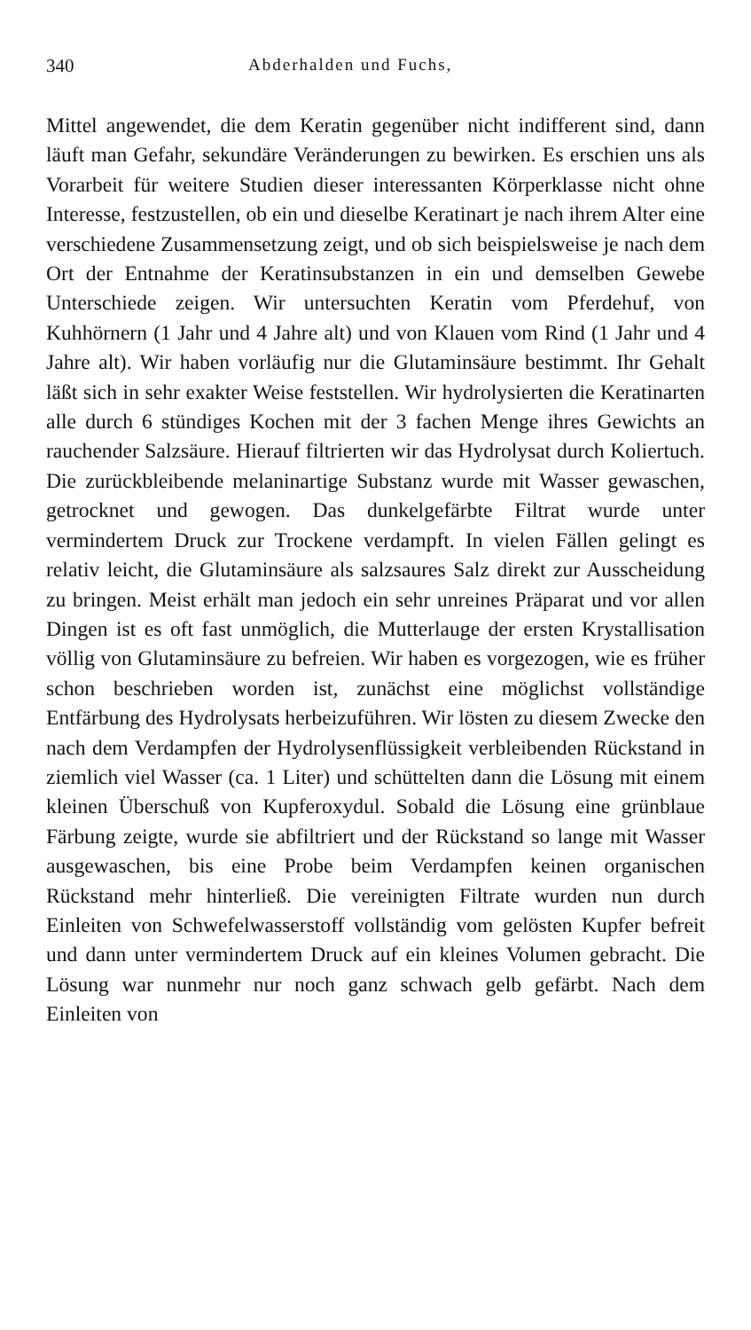340 Abderhalden und Fuchs,
Mittel angewendet, die dem Keratin gegenüber nicht indifferent sind, dann läuft man Gefahr, sekundäre Veränderungen zu bewirken. Es erschien uns als Vorarbeit für weitere Studien dieser interessanten Körperklasse nicht ohne Interesse, festzustellen, ob ein und dieselbe Keratinart je nach ihrem Alter eine verschiedene Zusammensetzung zeigt, und ob sich beispielsweise je nach dem Ort der Entnahme der Keratinsubstanzen in ein und demselben Gewebe Unterschiede zeigen. Wir untersuchten Keratin vom Pferdehuf, von Kuhhörnern (1 Jahr und 4 Jahre alt) und von Klauen vom Rind (1 Jahr und 4 Jahre alt). Wir haben vorläufig nur die Glutaminsäure bestimmt. Ihr Gehalt läßt sich in sehr exakter Weise feststellen. Wir hydrolysierten die Keratinarten alle durch 6 stündiges Kochen mit der 3 fachen Menge ihres Gewichts an rauchender Salzsäure. Hierauf filtrierten wir das Hydrolysat durch Koliertuch. Die zurückbleibende melaninartige Substanz wurde mit Wasser gewaschen, getrocknet und gewogen. Das dunkelgefärbte Filtrat wurde unter vermindertem Druck zur Trockene verdampft. In vielen Fällen gelingt es relativ leicht, die Glutaminsäure als salzsaures Salz direkt zur Ausscheidung zu bringen. Meist erhält man jedoch ein sehr unreines Präparat und vor allen Dingen ist es oft fast unmöglich, die Mutterlauge der ersten Krystallisation völlig von Glutaminsäure zu befreien. Wir haben es vorgezogen, wie es früher schon beschrieben worden ist, zunächst eine möglichst vollständige Entfärbung des Hydrolysats herbeizuführen. Wir lösten zu diesem Zwecke den nach dem Verdampfen der Hydrolysenflüssigkeit verbleibenden Rückstand in ziemlich viel Wasser (ca. 1 Liter) und schüttelten dann die Lösung mit einem kleinen Überschuß von Kupferoxydul. Sobald die Lösung eine grünblaue Färbung zeigte, wurde sie abfiltriert und der Rückstand so lange mit Wasser ausgewaschen, bis eine Probe beim Verdampfen keinen organischen Rückstand mehr hinterließ. Die vereinigten Filtrate wurden nun durch Einleiten von Schwefelwasserstoff vollständig vom gelösten Kupfer befreit und dann unter vermindertem Druck auf ein kleines Volumen gebracht. Die Lösung war nunmehr nur noch ganz schwach gelb gefärbt. Nach dem Einleiten von